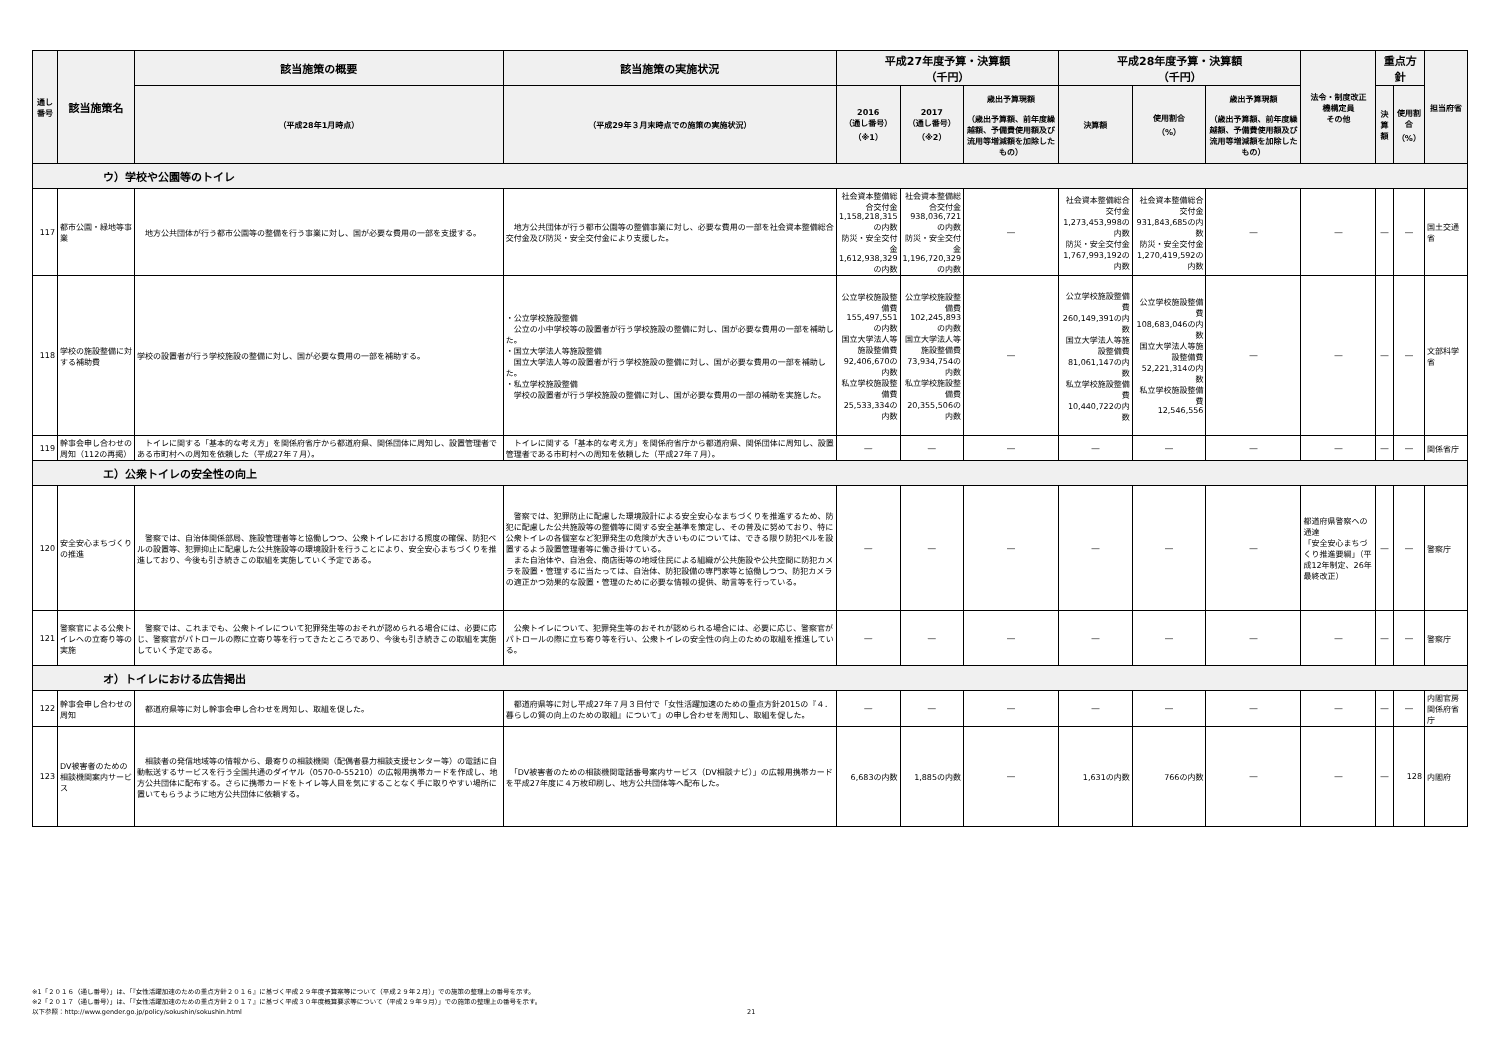| 通し番号 | 該当施策名 | 該当施策の概要 | 該当施策の実施状況 | 平成27年度予算・決算額 （千円） | | | 平成28年度予算・決算額 （千円） | | | 法令・制度改正 機構定員 その他 | 重点方針 | | 担当府省 |
| --- | --- | --- | --- | --- | --- | --- | --- | --- | --- | --- | --- | --- | --- |
| | | | | 2016 （通し番号） （※1） | 2017 （通し番号） （※2） | | | | | | | | |
| | | （平成28年1月時点） | （平成29年３月末時点での施策の実施状況） | | | 歳出予算現額 （歳出予算額、前年度繰越額、予備費使用額及び流用等増減額を加除したもの） | 決算額 | 使用割合 （%） | 歳出予算現額 （歳出予算額、前年度繰越額、予備費使用額及び流用等増減額を加除したもの） | | 決算額 | 使用割合 （%） | |
| ウ）学校や公園等のトイレ | | | | | | | | | | | | | |
| 117 | 都市公園・緑地等事業 | 地方公共団体が行う都市公園等の整備を行う事業に対し、国が必要な費用の一部を支援する。 | 地方公共団体が行う都市公園等の整備事業に対し、必要な費用の一部を社会資本整備総合交付金及び防災・安全交付金により支援した。 | 社会資本整備総合交付金 1,158,218,315の内数 防災・安全交付金 1,612,938,329の内数 | 社会資本整備総合交付金 938,036,721の内数 防災・安全交付金 1,196,720,329の内数 | ― | 社会資本整備総合交付金 1,273,453,998の内数 防災・安全交付金 1,767,993,192の内数 | 社会資本整備総合交付金 931,843,685の内数 防災・安全交付金 1,270,419,592の内数 | ― | ― | ― | ― | 国土交通省 |
| 118 | 学校の施設整備に対する補助費 | 学校の設置者が行う学校施設の整備に対し、国が必要な費用の一部を補助する。 | ・公立学校施設整備 公立の小中学校等の設置者が行う学校施設の整備に対し、国が必要な費用の一部を補助した。 ・国立大学法人等施設整備 国立大学法人等の設置者が行う学校施設の整備に対し、国が必要な費用の一部を補助した。 ・私立学校施設整備 学校の設置者が行う学校施設の整備に対し、国が必要な費用の一部の補助を実施した。 | 公立学校施設整備費 155,497,551の内数 国立大学法人等施設整備費 92,406,670の内数 私立学校施設整備費 25,533,334の内数 | 公立学校施設整備費 102,245,893の内数 国立大学法人等施設整備費 73,934,754の内数 私立学校施設整備費 20,355,506の内数 | ― | 公立学校施設整備費 260,149,391の内数 国立大学法人等施設整備費 81,061,147の内数 私立学校施設整備費 10,440,722の内数 | 公立学校施設整備費 108,683,046の内数 国立大学法人等施設整備費 52,221,314の内数 私立学校施設整備費 12,546,556 | ― | ― | ― | ― | 文部科学省 |
| 119 | 幹事会申し合わせの周知（112の再掲） | トイレに関する「基本的な考え方」を関係府省庁から都道府県、関係団体に周知し、設置管理者である市町村への周知を依頼した（平成27年７月）。 | トイレに関する「基本的な考え方」を関係府省庁から都道府県、関係団体に周知し、設置管理者である市町村への周知を依頼した（平成27年７月）。 | ― | ― | ― | ― | ― | ― | ― | ― | ― | 関係省庁 |
| エ）公衆トイレの安全性の向上 | | | | | | | | | | | | | |
| 120 | 安全安心まちづくりの推進 | 警察では、自治体関係部局、施設管理者等と協働しつつ、公衆トイレにおける照度の確保、防犯ベルの設置等、犯罪抑止に配慮した公共施設等の環境設計を行うことにより、安全安心まちづくりを推進しており、今後も引き続きこの取組を実施していく予定である。 | 警察では、犯罪防止に配慮した環境設計による安全安心なまちづくりを推進するため、防犯に配慮した公共施設等の整備等に関する安全基準を策定し、その普及に努めており、特に公衆トイレの各個室など犯罪発生の危険が大きいものについては、できる限り防犯ベルを設置するよう設置管理者等に働き掛けている。 また自治体や、自治会、商店街等の地域住民による組織が公共施設や公共空間に防犯カメラを設置・管理するに当たっては、自治体、防犯設備の専門家等と協働しつつ、防犯カメラの適正かつ効果的な設置・管理のために必要な情報の提供、助言等を行っている。 | ― | ― | ― | ― | ― | ― | 都道府県警察への通達 「安全安心まちづくり推進要綱」（平成12年制定、26年最終改正） | ― | ― | 警察庁 |
| 121 | 警察官による公衆トイレへの立寄り等の実施 | 警察では、これまでも、公衆トイレについて犯罪発生等のおそれが認められる場合には、必要に応じ、警察官がパトロールの際に立寄り等を行ってきたところであり、今後も引き続きこの取組を実施していく予定である。 | 公衆トイレについて、犯罪発生等のおそれが認められる場合には、必要に応じ、警察官がパトロールの際に立ち寄り等を行い、公衆トイレの安全性の向上のための取組を推進している。 | ― | ― | ― | ― | ― | ― | ― | ― | ― | 警察庁 |
| オ）トイレにおける広告掲出 | | | | | | | | | | | | | |
| 122 | 幹事会申し合わせの周知 | 都道府県等に対し幹事会申し合わせを周知し、取組を促した。 | 都道府県等に対し平成27年７月３日付で「女性活躍加速のための重点方針2015の『４．暮らしの質の向上のための取組』について」の申し合わせを周知し、取組を促した。 | ― | ― | ― | ― | ― | ― | ― | ― | ― | 内閣官房 関係府省庁 |
| 123 | DV被害者のための相談機関案内サービス | 相談者の発信地域等の情報から、最寄りの相談機関（配偶者暴力相談支援センター等）の電話に自動転送するサービスを行う全国共通のダイヤル（0570-0-55210）の広報用携帯カードを作成し、地方公共団体に配布する。さらに携帯カードをトイレ等人目を気にすることなく手に取りやすい場所に置いてもらうように地方公共団体に依頼する。 | 「DV被害者のための相談機関電話番号案内サービス（DV相談ナビ）」の広報用携帯カードを平成27年度に４万枚印刷し、地方公共団体等へ配布した。 | 6,683の内数 | 1,885の内数 | ― | 1,631の内数 | 766の内数 | ― | ― | ― | 128 | 内閣府 |
※1「２０１６（通し番号）」は、「『女性活躍加速のための重点方針２０１６』に基づく平成２９年度予算案等について（平成２９年２月）」での施策の整理上の番号を示す。
※2「２０１７（通し番号）」は、「『女性活躍加速のための重点方針２０１７』に基づく平成３０年度概算要求等について（平成２９年９月）」での施策の整理上の番号を示す。
以下参照：http://www.gender.go.jp/policy/sokushin/sokushin.html
21